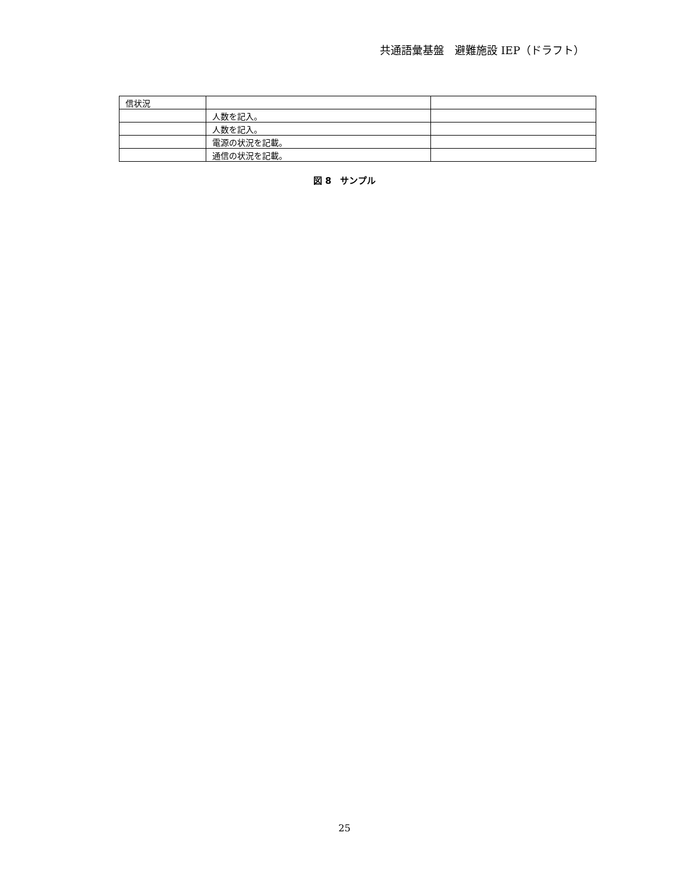共通語彙基盤　避難施設 IEP（ドラフト）
| 信状況 | | |
| | 人数を記入。 | |
| | 人数を記入。 | |
| | 電源の状況を記載。 | |
| | 通信の状況を記載。 | |
図 8　サンプル
25